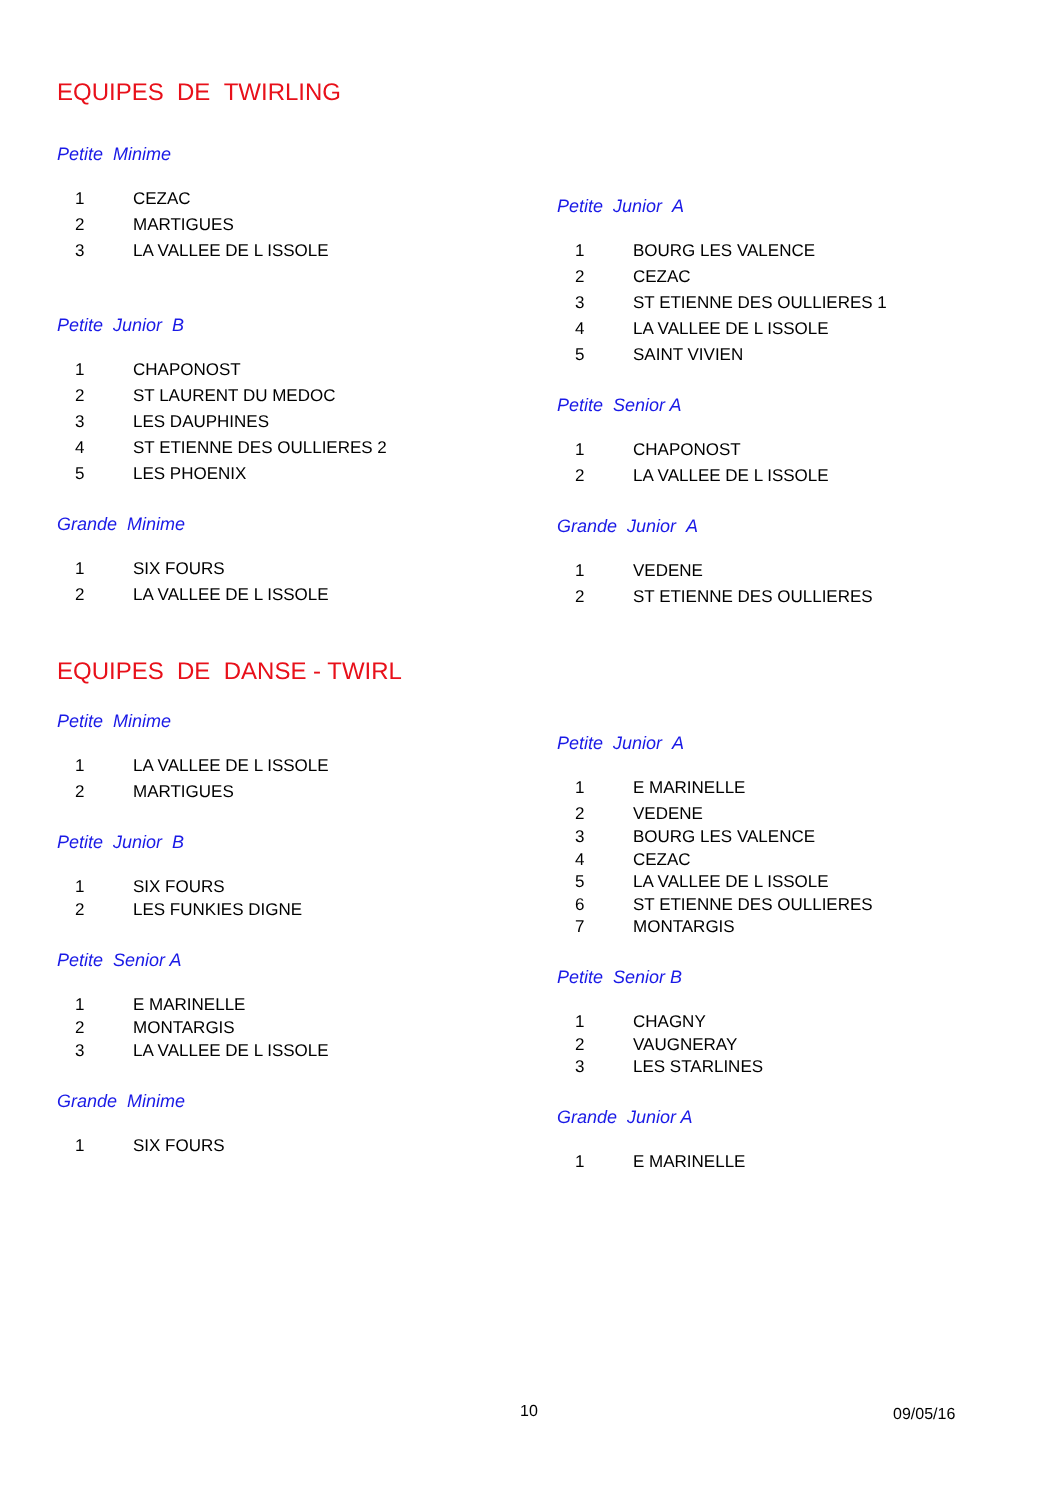EQUIPES DE TWIRLING
Petite Minime
1 CEZAC
2 MARTIGUES
3 LA VALLEE DE L ISSOLE
Petite Junior B
1 CHAPONOST
2 ST LAURENT DU MEDOC
3 LES DAUPHINES
4 ST ETIENNE DES OULLIERES 2
5 LES PHOENIX
Grande Minime
1 SIX FOURS
2 LA VALLEE DE L ISSOLE
Petite Junior A
1 BOURG LES VALENCE
2 CEZAC
3 ST ETIENNE DES OULLIERES 1
4 LA VALLEE DE L ISSOLE
5 SAINT VIVIEN
Petite Senior A
1 CHAPONOST
2 LA VALLEE DE L ISSOLE
Grande Junior A
1 VEDENE
2 ST ETIENNE DES OULLIERES
EQUIPES DE DANSE - TWIRL
Petite Minime
1 LA VALLEE DE L ISSOLE
2 MARTIGUES
Petite Junior B
1 SIX FOURS
2 LES FUNKIES DIGNE
Petite Senior A
1 E MARINELLE
2 MONTARGIS
3 LA VALLEE DE L ISSOLE
Grande Minime
1 SIX FOURS
Petite Junior A
1 E MARINELLE
2 VEDENE
3 BOURG LES VALENCE
4 CEZAC
5 LA VALLEE DE L ISSOLE
6 ST ETIENNE DES OULLIERES
7 MONTARGIS
Petite Senior B
1 CHAGNY
2 VAUGNERAY
3 LES STARLINES
Grande Junior A
1 E MARINELLE
10 09/05/16